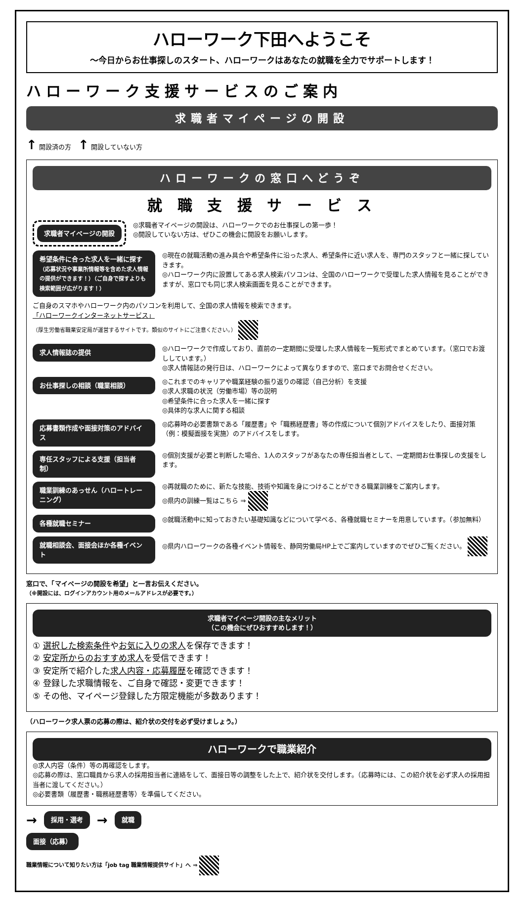ハローワーク下田へようこそ
～今日からお仕事探しのスタート、ハローワークはあなたの就職を全力でサポートします！
ハローワーク支援サービスのご案内
求職者マイページの開設
↑ 開設済の方
↑ 開設していない方
ハローワークの窓口へどうぞ
就 職 支 援 サ ー ビ ス
求職者マイページの開設
◎求職者マイページの開設は、ハローワークでのお仕事探しの第一歩！
◎開設していない方は、ぜひこの機会に開設をお願いします。
希望条件に合った求人を一緒に探す
（応募状況や事業所情報等を含めた求人情報の提供ができます！）（ご自身で探すよりも検索範囲が広がります！）
◎現在の就職活動の進み具合や希望条件に沿った求人、希望条件に近い求人を、専門のスタッフと一緒に探していきます。
◎ハローワーク内に設置してある求人検索パソコンは、全国のハローワークで受理した求人情報を見ることができますが、窓口でも同じ求人検索画面を見ることができます。
ご自身のスマホやハローワーク内のパソコンを利用して、全国の求人情報を検索できます。
「ハローワークインターネットサービス」
（厚生労働省職業安定局が運営するサイトです。類似のサイトにご注意ください。）
求人情報誌の提供
◎ハローワークで作成しており、直前の一定期間に受理した求人情報を一覧形式でまとめています。（窓口でお渡ししています。）
◎求人情報誌の発行日は、ハローワークによって異なりますので、窓口までお問合せください。
お仕事探しの相談（職業相談）
◎これまでのキャリアや職業経験の振り返りの確認（自己分析）を支援
◎求人求職の状況（労働市場）等の説明
◎希望条件に合った求人を一緒に探す
◎具体的な求人に関する相談
応募書類作成や面接対策のアドバイス
◎応募時の必要書類である「履歴書」や「職務経歴書」等の作成について個別アドバイスをしたり、面接対策（例：模擬面接を実施）のアドバイスをします。
専任スタッフによる支援（担当者制）
◎個別支援が必要と判断した場合、1人のスタッフがあなたの専任担当者として、一定期間お仕事探しの支援をします。
職業訓練のあっせん（ハロートレーニング）
◎再就職のために、新たな技能、技術や知識を身につけることができる職業訓練をご案内します。
◎県内の訓練一覧はこちら ⇒
各種就職セミナー
◎就職活動中に知っておきたい基礎知識などについて学べる、各種就職セミナーを用意しています。（参加無料）
就職相談会、面接会ほか各種イベント
◎県内ハローワークの各種イベント情報を、静岡労働局HP上でご案内していますのでぜひご覧ください。
窓口で、「マイページの開設を希望」と一言お伝えください。
（※開設には、ログインアカウント用のメールアドレスが必要です。）
求職者マイページ開設の主なメリット
（この機会にぜひおすすめします！）
① 選択した検索条件やお気に入りの求人を保存できます！
② 安定所からのおすすめ求人を受信できます！
③ 安定所で紹介した求人内容・応募履歴を確認できます！
④ 登録した求職情報を、ご自身で確認・変更できます！
⑤ その他、マイページ登録した方限定機能が多数あります！
（ハローワーク求人票の応募の際は、紹介状の交付を必ず受けましょう。）
ハローワークで職業紹介
◎求人内容（条件）等の再確認をします。
◎応募の際は、窓口職員から求人の採用担当者に連絡をして、面接日等の調整をした上で、紹介状を交付します。（応募時には、この紹介状を必ず求人の採用担当者に渡してください。）
◎必要書類（履歴書・職務経歴書等）を準備してください。
→
採用・選考
→
就職
面接（応募）
職業情報について知りたい方は「job tag 職業情報提供サイト」へ ⇒